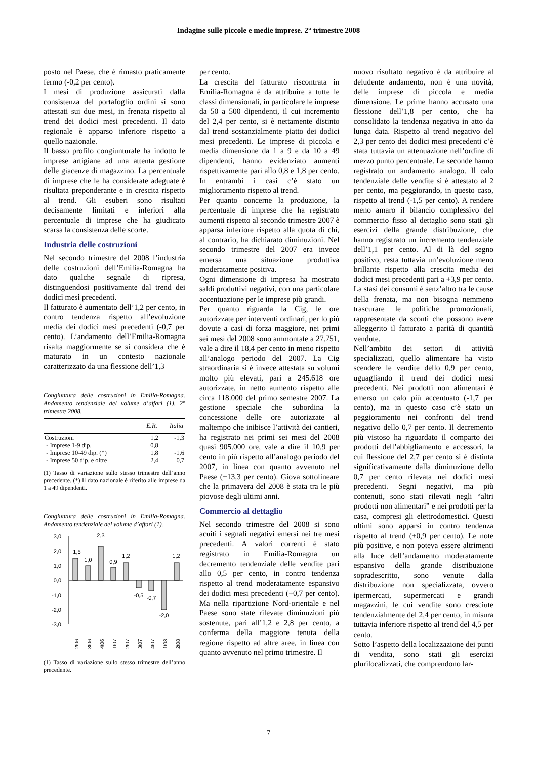Indagine sulle piccole e medie imprese. 2° trimestre 2008
posto nel Paese, che è rimasto praticamente fermo (-0,2 per cento).
I mesi di produzione assicurati dalla consistenza del portafoglio ordini si sono attestati sui due mesi, in frenata rispetto al trend dei dodici mesi precedenti. Il dato regionale è apparso inferiore rispetto a quello nazionale.
Il basso profilo congiunturale ha indotto le imprese artigiane ad una attenta gestione delle giacenze di magazzino. La percentuale di imprese che le ha considerate adeguate è risultata preponderante e in crescita rispetto al trend. Gli esuberi sono risultati decisamente limitati e inferiori alla percentuale di imprese che ha giudicato scarsa la consistenza delle scorte.
Industria delle costruzioni
Nel secondo trimestre del 2008 l’industria delle costruzioni dell’Emilia-Romagna ha dato qualche segnale di ripresa, distinguendosi positivamente dal trend dei dodici mesi precedenti.
Il fatturato è aumentato dell’1,2 per cento, in contro tendenza rispetto all’evoluzione media dei dodici mesi precedenti (-0,7 per cento). L’andamento dell’Emilia-Romagna risalta maggiormente se si considera che è maturato in un contesto nazionale caratterizzato da una flessione dell’1,3
Congiuntura delle costruzioni in Emilia-Romagna. Andamento tendenziale del volume d’affari (1). 2° trimestre 2008.
| | E.R. | Italia |
| --- | --- | --- |
| Costruzioni | 1,2 | -1,3 |
| - Imprese 1-9 dip. | 0,8 | |
| - Imprese 10-49 dip. (*) | 1,8 | -1,6 |
| - Imprese 50 dip. e oltre | 2,4 | 0,7 |
(1) Tasso di variazione sullo stesso trimestre dell’anno precedente. (*) Il dato nazionale è riferito alle imprese da 1 a 49 dipendenti.
Congiuntura delle costruzioni in Emilia-Romagna. Andamento tendenziale del volume d’affari (1).
3,0
2,0
1,0
0,0
-1,0
-2,0
-3,0
1,5
1,0
2,3
0,9
1,2
-0,5
-0,7
-2,0
1,2
2t06
3t06
4t06
1t07
2t07
3t07
4t07
1t08
2t08
(1) Tasso di variazione sullo stesso trimestre dell’anno precedente.
per cento.
La crescita del fatturato riscontrata in Emilia-Romagna è da attribuire a tutte le classi dimensionali, in particolare le imprese da 50 a 500 dipendenti, il cui incremento del 2,4 per cento, si è nettamente distinto dal trend sostanzialmente piatto dei dodici mesi precedenti. Le imprese di piccola e media dimensione da 1 a 9 e da 10 a 49 dipendenti, hanno evidenziato aumenti rispettivamente pari allo 0,8 e 1,8 per cento. In entrambi i casi c’è stato un miglioramento rispetto al trend.
Per quanto concerne la produzione, la percentuale di imprese che ha registrato aumenti rispetto al secondo trimestre 2007 è apparsa inferiore rispetto alla quota di chi, al contrario, ha dichiarato diminuzioni. Nel secondo trimestre del 2007 era invece emersa una situazione produttiva moderatamente positiva.
Ogni dimensione di impresa ha mostrato saldi produttivi negativi, con una particolare accentuazione per le imprese più grandi.
Per quanto riguarda la Cig, le ore autorizzate per interventi ordinari, per lo più dovute a casi di forza maggiore, nei primi sei mesi del 2008 sono ammontate a 27.751, vale a dire il 18,4 per cento in meno rispetto all’analogo periodo del 2007. La Cig straordinaria si è invece attestata su volumi molto più elevati, pari a 245.618 ore autorizzate, in netto aumento rispetto alle circa 118.000 del primo semestre 2007. La gestione speciale che subordina la concessione delle ore autorizzate al maltempo che inibisce l’attività dei cantieri, ha registrato nei primi sei mesi del 2008 quasi 905.000 ore, vale a dire il 10,9 per cento in più rispetto all’analogo periodo del 2007, in linea con quanto avvenuto nel Paese (+13,3 per cento). Giova sottolineare che la primavera del 2008 è stata tra le più piovose degli ultimi anni.
Commercio al dettaglio
Nel secondo trimestre del 2008 si sono acuiti i segnali negativi emersi nei tre mesi precedenti. A valori correnti è stato registrato in Emilia-Romagna un decremento tendenziale delle vendite pari allo 0,5 per cento, in contro tendenza rispetto al trend moderatamente espansivo dei dodici mesi precedenti (+0,7 per cento). Ma nella ripartizione Nord-orientale e nel Paese sono state rilevate diminuzioni più sostenute, pari all’1,2 e 2,8 per cento, a conferma della maggiore tenuta della regione rispetto ad altre aree, in linea con quanto avvenuto nel primo trimestre. Il
nuovo risultato negativo è da attribuire al deludente andamento, non è una novità, delle imprese di piccola e media dimensione. Le prime hanno accusato una flessione dell’1,8 per cento, che ha consolidato la tendenza negativa in atto da lunga data. Rispetto al trend negativo del 2,3 per cento dei dodici mesi precedenti c’è stata tuttavia un attenuazione nell’ordine di mezzo punto percentuale. Le seconde hanno registrato un andamento analogo. Il calo tendenziale delle vendite si è attestato al 2 per cento, ma peggiorando, in questo caso, rispetto al trend (-1,5 per cento). A rendere meno amaro il bilancio complessivo del commercio fisso al dettaglio sono stati gli esercizi della grande distribuzione, che hanno registrato un incremento tendenziale dell’1,1 per cento. Al di là del segno positivo, resta tuttavia un’evoluzione meno brillante rispetto alla crescita media dei dodici mesi precedenti pari a +3,9 per cento. La stasi dei consumi è senz’altro tra le cause della frenata, ma non bisogna nemmeno trascurare le politiche promozionali, rappresentate da sconti che possono avere alleggerito il fatturato a parità di quantità vendute.
Nell’ambito dei settori di attività specializzati, quello alimentare ha visto scendere le vendite dello 0,9 per cento, uguagliando il trend dei dodici mesi precedenti. Nei prodotti non alimentari è emerso un calo più accentuato (-1,7 per cento), ma in questo caso c’è stato un peggioramento nei confronti del trend negativo dello 0,7 per cento. Il decremento più vistoso ha riguardato il comparto dei prodotti dell’abbigliamento e accessori, la cui flessione del 2,7 per cento si è distinta significativamente dalla diminuzione dello 0,7 per cento rilevata nei dodici mesi precedenti. Segni negativi, ma più contenuti, sono stati rilevati negli “altri prodotti non alimentari” e nei prodotti per la casa, compresi gli elettrodomestici. Questi ultimi sono apparsi in contro tendenza rispetto al trend (+0,9 per cento). Le note più positive, e non poteva essere altrimenti alla luce dell’andamento moderatamente espansivo della grande distribuzione sopradescritto, sono venute dalla distribuzione non specializzata, ovvero ipermercati, supermercati e grandi magazzini, le cui vendite sono cresciute tendenzialmente del 2,4 per cento, in misura tuttavia inferiore rispetto al trend del 4,5 per cento.
Sotto l’aspetto della localizzazione dei punti di vendita, sono stati gli esercizi plurilocalizzati, che comprendono lar-
7